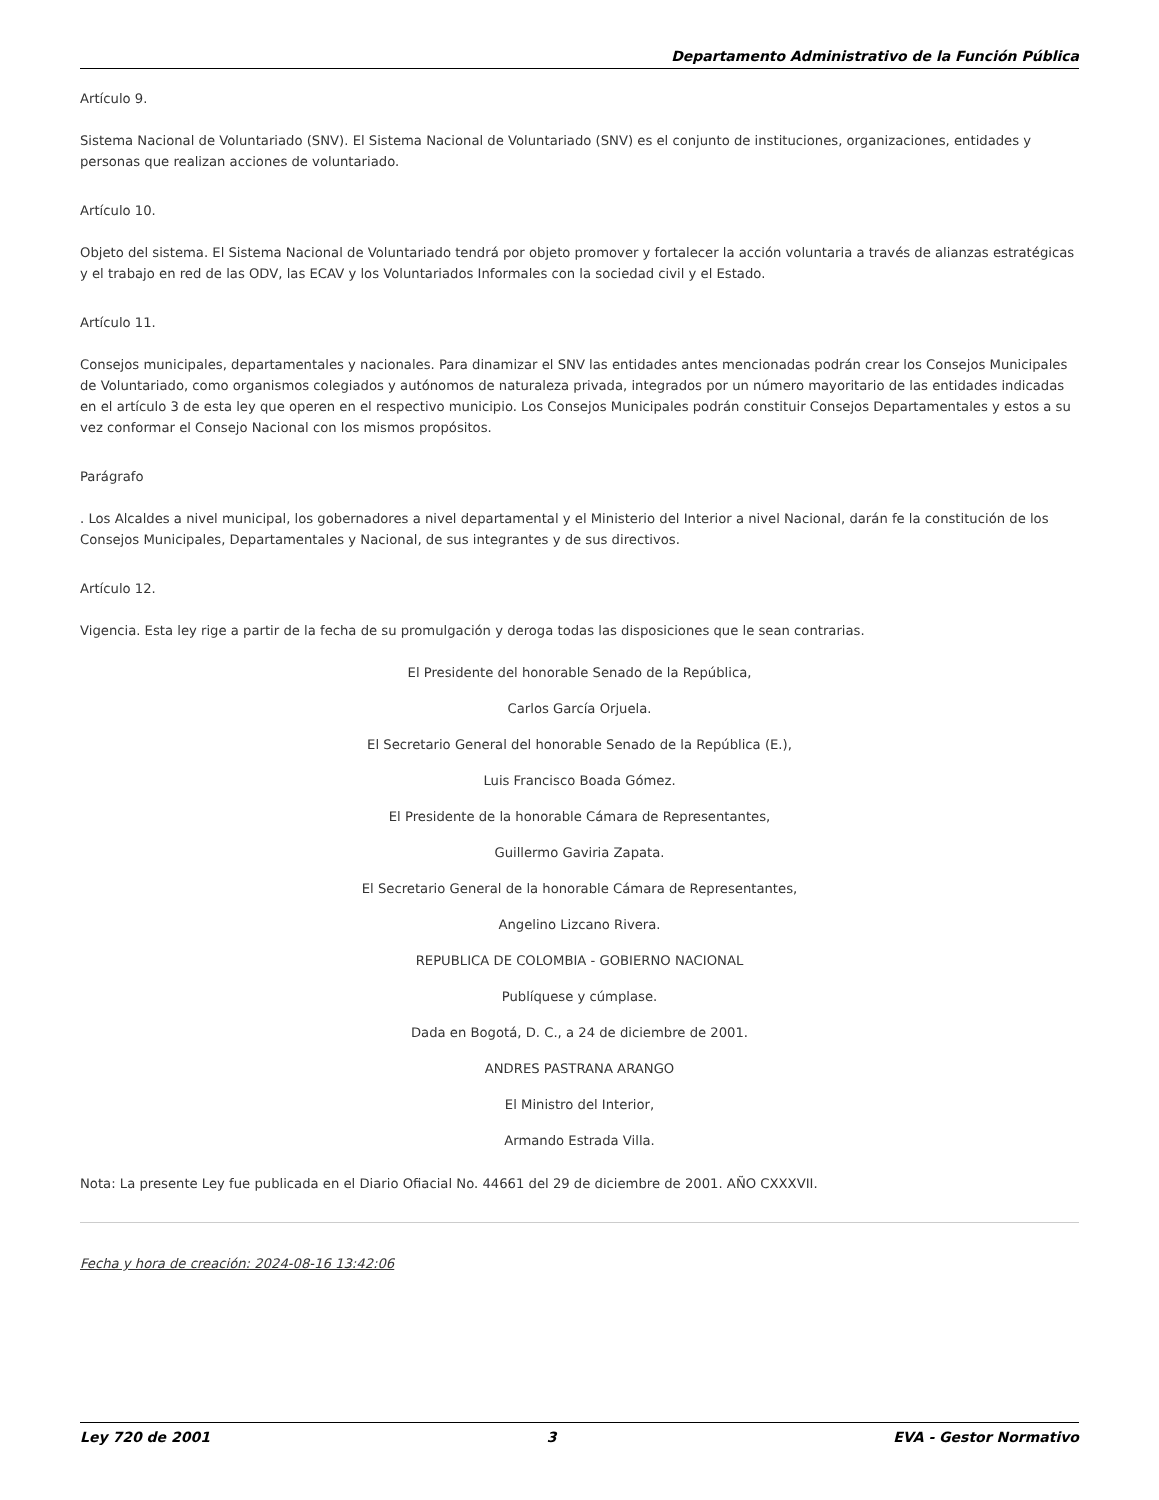Departamento Administrativo de la Función Pública
Artículo 9.
Sistema Nacional de Voluntariado (SNV). El Sistema Nacional de Voluntariado (SNV) es el conjunto de instituciones, organizaciones, entidades y personas que realizan acciones de voluntariado.
Artículo 10.
Objeto del sistema. El Sistema Nacional de Voluntariado tendrá por objeto promover y fortalecer la acción voluntaria a través de alianzas estratégicas y el trabajo en red de las ODV, las ECAV y los Voluntariados Informales con la sociedad civil y el Estado.
Artículo 11.
Consejos municipales, departamentales y nacionales. Para dinamizar el SNV las entidades antes mencionadas podrán crear los Consejos Municipales de Voluntariado, como organismos colegiados y autónomos de naturaleza privada, integrados por un número mayoritario de las entidades indicadas en el artículo 3 de esta ley que operen en el respectivo municipio. Los Consejos Municipales podrán constituir Consejos Departamentales y estos a su vez conformar el Consejo Nacional con los mismos propósitos.
Parágrafo
. Los Alcaldes a nivel municipal, los gobernadores a nivel departamental y el Ministerio del Interior a nivel Nacional, darán fe la constitución de los Consejos Municipales, Departamentales y Nacional, de sus integrantes y de sus directivos.
Artículo 12.
Vigencia. Esta ley rige a partir de la fecha de su promulgación y deroga todas las disposiciones que le sean contrarias.
El Presidente del honorable Senado de la República,
Carlos García Orjuela.
El Secretario General del honorable Senado de la República (E.),
Luis Francisco Boada Gómez.
El Presidente de la honorable Cámara de Representantes,
Guillermo Gaviria Zapata.
El Secretario General de la honorable Cámara de Representantes,
Angelino Lizcano Rivera.
REPUBLICA DE COLOMBIA - GOBIERNO NACIONAL
Publíquese y cúmplase.
Dada en Bogotá, D. C., a 24 de diciembre de 2001.
ANDRES PASTRANA ARANGO
El Ministro del Interior,
Armando Estrada Villa.
Nota: La presente Ley fue publicada en el Diario Ofiacial No. 44661 del 29 de diciembre de 2001. AÑO CXXXVII.
Fecha y hora de creación: 2024-08-16 13:42:06
Ley 720 de 2001 3 EVA - Gestor Normativo